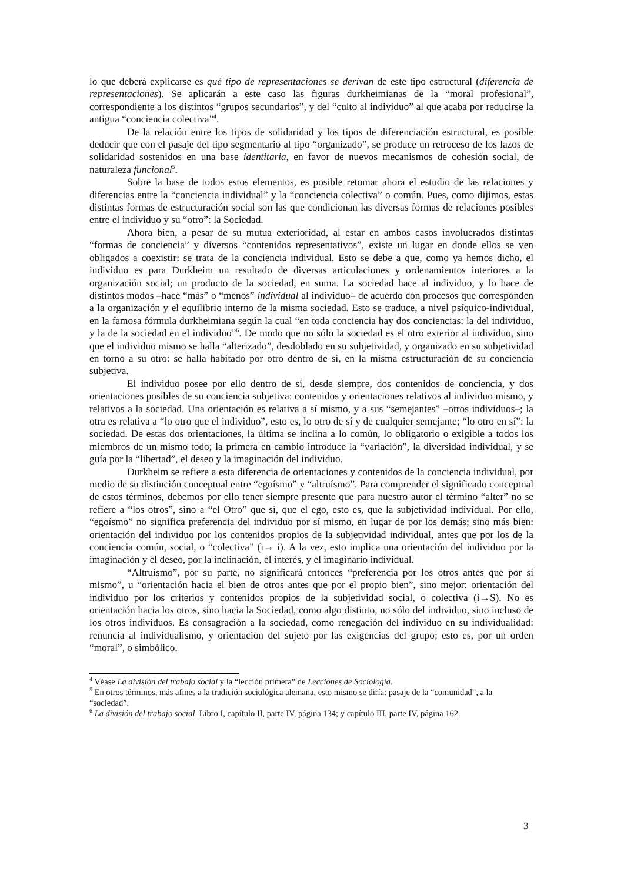lo que deberá explicarse es qué tipo de representaciones se derivan de este tipo estructural (diferencia de representaciones). Se aplicarán a este caso las figuras durkheimianas de la “moral profesional”, correspondiente a los distintos “grupos secundarios”, y del “culto al individuo” al que acaba por reducirse la antigua “conciencia colectiva”<sup>4</sup>.
De la relación entre los tipos de solidaridad y los tipos de diferenciación estructural, es posible deducir que con el pasaje del tipo segmentario al tipo “organizado”, se produce un retroceso de los lazos de solidaridad sostenidos en una base identitaria, en favor de nuevos mecanismos de cohesión social, de naturaleza funcional<sup>5</sup>.
Sobre la base de todos estos elementos, es posible retomar ahora el estudio de las relaciones y diferencias entre la “conciencia individual” y la “conciencia colectiva” o común. Pues, como dijimos, estas distintas formas de estructuración social son las que condicionan las diversas formas de relaciones posibles entre el individuo y su “otro”: la Sociedad.
Ahora bien, a pesar de su mutua exterioridad, al estar en ambos casos involucrados distintas “formas de conciencia” y diversos “contenidos representativos”, existe un lugar en donde ellos se ven obligados a coexistir: se trata de la conciencia individual. Esto se debe a que, como ya hemos dicho, el individuo es para Durkheim un resultado de diversas articulaciones y ordenamientos interiores a la organización social; un producto de la sociedad, en suma. La sociedad hace al individuo, y lo hace de distintos modos –hace “más” o “menos” individual al individuo– de acuerdo con procesos que corresponden a la organización y el equilibrio interno de la misma sociedad. Esto se traduce, a nivel psíquico-individual, en la famosa fórmula durkheimiana según la cual “en toda conciencia hay dos conciencias: la del individuo, y la de la sociedad en el individuo”<sup>6</sup>. De modo que no sólo la sociedad es el otro exterior al individuo, sino que el individuo mismo se halla “alterizado”, desdoblado en su subjetividad, y organizado en su subjetividad en torno a su otro: se halla habitado por otro dentro de sí, en la misma estructuración de su conciencia subjetiva.
El individuo posee por ello dentro de sí, desde siempre, dos contenidos de conciencia, y dos orientaciones posibles de su conciencia subjetiva: contenidos y orientaciones relativos al individuo mismo, y relativos a la sociedad. Una orientación es relativa a sí mismo, y a sus “semejantes” –otros individuos–; la otra es relativa a “lo otro que el individuo”, esto es, lo otro de sí y de cualquier semejante; “lo otro en sí”: la sociedad. De estas dos orientaciones, la última se inclina a lo común, lo obligatorio o exigible a todos los miembros de un mismo todo; la primera en cambio introduce la “variación”, la diversidad individual, y se guía por la “libertad”, el deseo y la imaginación del individuo.
Durkheim se refiere a esta diferencia de orientaciones y contenidos de la conciencia individual, por medio de su distinción conceptual entre “egoísmo” y “altruísmo”. Para comprender el significado conceptual de estos términos, debemos por ello tener siempre presente que para nuestro autor el término “alter” no se refiere a “los otros”, sino a “el Otro” que sí, que el ego, esto es, que la subjetividad individual. Por ello, “egoísmo” no significa preferencia del individuo por sí mismo, en lugar de por los demás; sino más bien: orientación del individuo por los contenidos propios de la subjetividad individual, antes que por los de la conciencia común, social, o “colectiva” (i→ i). A la vez, esto implica una orientación del individuo por la imaginación y el deseo, por la inclinación, el interés, y el imaginario individual.
“Altruísmo”, por su parte, no significará entonces “preferencia por los otros antes que por sí mismo”, u “orientación hacia el bien de otros antes que por el propio bien”, sino mejor: orientación del individuo por los criterios y contenidos propios de la subjetividad social, o colectiva (i→S). No es orientación hacia los otros, sino hacia la Sociedad, como algo distinto, no sólo del individuo, sino incluso de los otros individuos. Es consagración a la sociedad, como renegación del individuo en su individualidad: renuncia al individualismo, y orientación del sujeto por las exigencias del grupo; esto es, por un orden “moral”, o simbólico.
<sup>4</sup> Véase La división del trabajo social y la “lección primera” de Lecciones de Sociología.
<sup>5</sup> En otros términos, más afines a la tradición sociológica alemana, esto mismo se diría: pasaje de la “comunidad”, a la “sociedad”.
<sup>6</sup> La división del trabajo social. Libro I, capítulo II, parte IV, página 134; y capítulo III, parte IV, página 162.
3